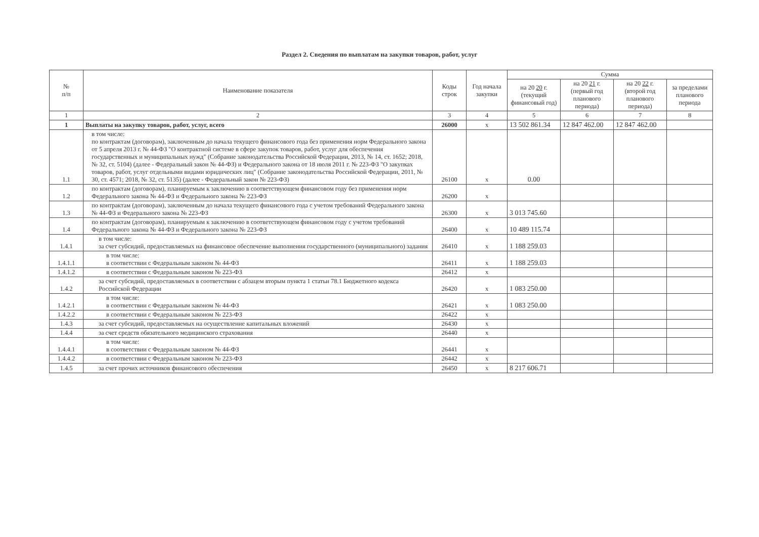Раздел 2. Сведения по выплатам на закупки товаров, работ, услуг
| № п/п | Наименование показателя | Коды строк | Год начала закупки | Сумма | | | |
| --- | --- | --- | --- | --- | --- | --- | --- |
| | | | | на 20 20 г. (текущий финансовый год) | на 20 21 г. (первый год планового периода) | на 20 22 г. (второй год планового периода) | за пределами планового периода |
| 1 | 2 | 3 | 4 | 5 | 6 | 7 | 8 |
| 1 | Выплаты на закупку товаров, работ, услуг, всего | 26000 | x | 13 502 861.34 | 12 847 462.00 | 12 847 462.00 | |
| 1.1 | в том числе: по контрактам (договорам), заключенным до начала текущего финансового года без применения норм Федерального закона от 5 апреля 2013 г. № 44-ФЗ "О контрактной системе в сфере закупок товаров, работ, услуг для обеспечения государственных и муниципальных нужд" (Собрание законодательства Российской Федерации, 2013, № 14, ст. 1652; 2018, № 32, ст. 5104) (далее - Федеральный закон № 44-ФЗ) и Федерального закона от 18 июля 2011 г. № 223-ФЗ "О закупках товаров, работ, услуг отдельными видами юридических лиц" (Собрание законодательства Российской Федерации, 2011, № 30, ст. 4571; 2018, № 32, ст. 5135) (далее - Федеральный закон № 223-ФЗ) | 26100 | x | 0.00 | | | |
| 1.2 | по контрактам (договорам), планируемым к заключению в соответствующем финансовом году без применения норм Федерального закона № 44-ФЗ и Федерального закона № 223-ФЗ | 26200 | x | | | | |
| 1.3 | по контрактам (договорам), заключенным до начала текущего финансового года с учетом требований Федерального закона № 44-ФЗ и Федерального закона № 223-ФЗ | 26300 | x | 3 013 745.60 | | | |
| 1.4 | по контрактам (договорам), планируемым к заключению в соответствующем финансовом году с учетом требований Федерального закона № 44-ФЗ и Федерального закона № 223-ФЗ | 26400 | x | 10 489 115.74 | | | |
| 1.4.1 | в том числе: за счет субсидий, предоставляемых на финансовое обеспечение выполнения государственного (муниципального) задания | 26410 | x | 1 188 259.03 | | | |
| 1.4.1.1 | в том числе: в соответствии с Федеральным законом № 44-ФЗ | 26411 | x | 1 188 259.03 | | | |
| 1.4.1.2 | в соответствии с Федеральным законом № 223-ФЗ | 26412 | x | | | | |
| 1.4.2 | за счет субсидий, предоставляемых в соответствии с абзацем вторым пункта 1 статьи 78.1 Бюджетного кодекса Российской Федерации | 26420 | x | 1 083 250.00 | | | |
| 1.4.2.1 | в том числе: в соответствии с Федеральным законом № 44-ФЗ | 26421 | x | 1 083 250.00 | | | |
| 1.4.2.2 | в соответствии с Федеральным законом № 223-ФЗ | 26422 | x | | | | |
| 1.4.3 | за счет субсидий, предоставляемых на осуществление капитальных вложений | 26430 | x | | | | |
| 1.4.4 | за счет средств обязательного медицинского страхования | 26440 | x | | | | |
| 1.4.4.1 | в том числе: в соответствии с Федеральным законом № 44-ФЗ | 26441 | x | | | | |
| 1.4.4.2 | в соответствии с Федеральным законом № 223-ФЗ | 26442 | x | | | | |
| 1.4.5 | за счет прочих источников финансового обеспечения | 26450 | x | 8 217 606.71 | | | |